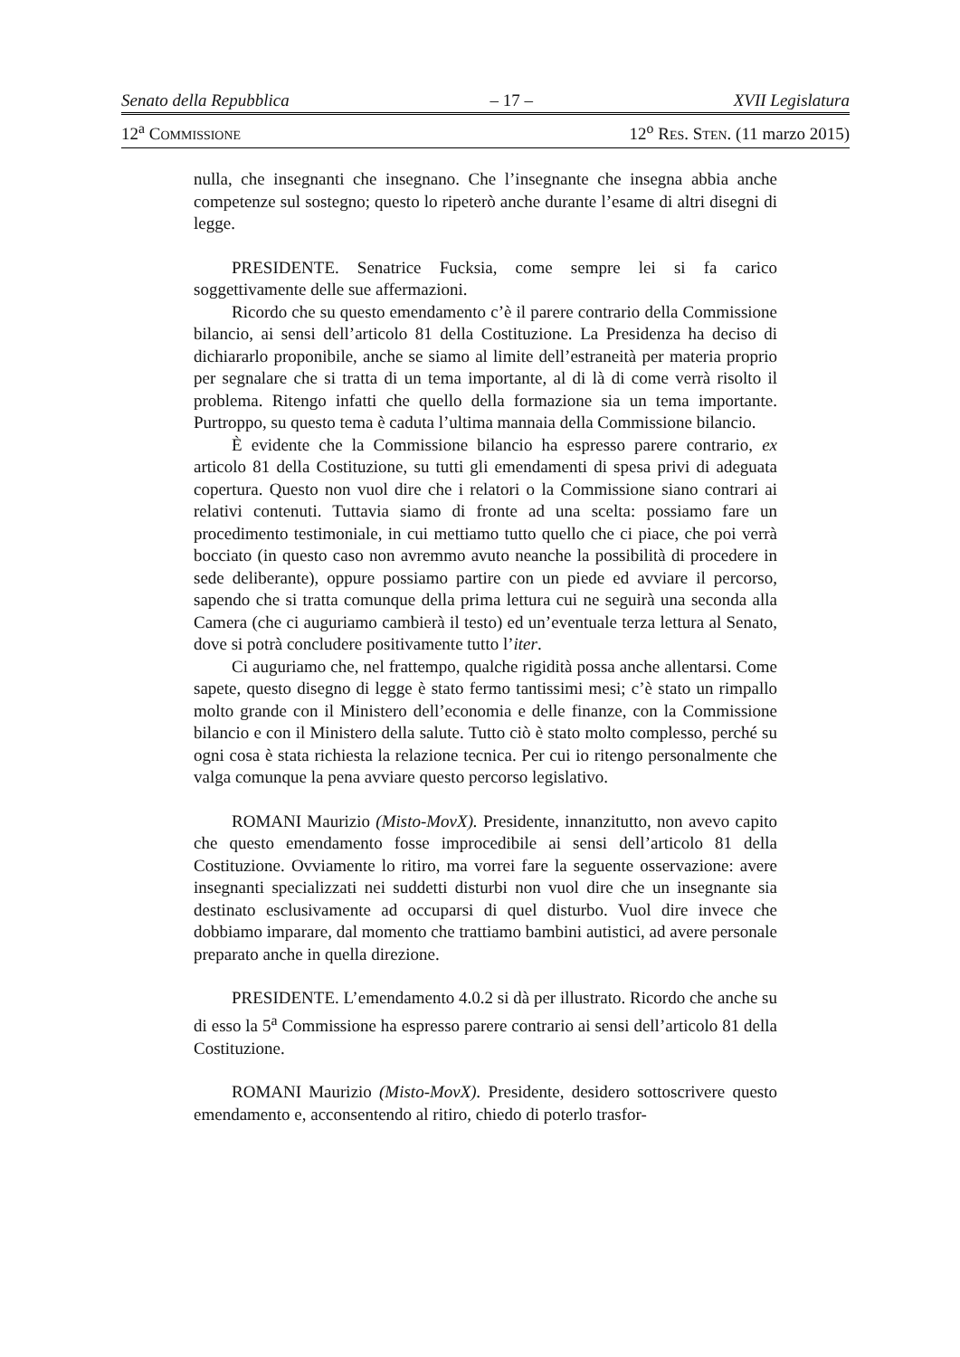Senato della Repubblica – 17 – XVII Legislatura
12<sup>a</sup> COMMISSIONE 12<sup>o</sup> RES. STEN. (11 marzo 2015)
nulla, che insegnanti che insegnano. Che l’insegnante che insegna abbia anche competenze sul sostegno; questo lo ripeterò anche durante l’esame di altri disegni di legge.
PRESIDENTE. Senatrice Fucksia, come sempre lei si fa carico soggettivamente delle sue affermazioni.
Ricordo che su questo emendamento c’è il parere contrario della Commissione bilancio, ai sensi dell’articolo 81 della Costituzione. La Presidenza ha deciso di dichiararlo proponibile, anche se siamo al limite dell’estraneità per materia proprio per segnalare che si tratta di un tema importante, al di là di come verrà risolto il problema. Ritengo infatti che quello della formazione sia un tema importante. Purtroppo, su questo tema è caduta l’ultima mannaia della Commissione bilancio.
È evidente che la Commissione bilancio ha espresso parere contrario, ex articolo 81 della Costituzione, su tutti gli emendamenti di spesa privi di adeguata copertura. Questo non vuol dire che i relatori o la Commissione siano contrari ai relativi contenuti. Tuttavia siamo di fronte ad una scelta: possiamo fare un procedimento testimoniale, in cui mettiamo tutto quello che ci piace, che poi verrà bocciato (in questo caso non avremmo avuto neanche la possibilità di procedere in sede deliberante), oppure possiamo partire con un piede ed avviare il percorso, sapendo che si tratta comunque della prima lettura cui ne seguirà una seconda alla Camera (che ci auguriamo cambierà il testo) ed un’eventuale terza lettura al Senato, dove si potrà concludere positivamente tutto l’iter.
Ci auguriamo che, nel frattempo, qualche rigidità possa anche allentarsi. Come sapete, questo disegno di legge è stato fermo tantissimi mesi; c’è stato un rimpallo molto grande con il Ministero dell’economia e delle finanze, con la Commissione bilancio e con il Ministero della salute. Tutto ciò è stato molto complesso, perché su ogni cosa è stata richiesta la relazione tecnica. Per cui io ritengo personalmente che valga comunque la pena avviare questo percorso legislativo.
ROMANI Maurizio (Misto-MovX). Presidente, innanzitutto, non avevo capito che questo emendamento fosse improcedibile ai sensi dell’articolo 81 della Costituzione. Ovviamente lo ritiro, ma vorrei fare la seguente osservazione: avere insegnanti specializzati nei suddetti disturbi non vuol dire che un insegnante sia destinato esclusivamente ad occuparsi di quel disturbo. Vuol dire invece che dobbiamo imparare, dal momento che trattiamo bambini autistici, ad avere personale preparato anche in quella direzione.
PRESIDENTE. L’emendamento 4.0.2 si dà per illustrato. Ricordo che anche su di esso la 5<sup>a</sup> Commissione ha espresso parere contrario ai sensi dell’articolo 81 della Costituzione.
ROMANI Maurizio (Misto-MovX). Presidente, desidero sottoscrivere questo emendamento e, acconsentendo al ritiro, chiedo di poterlo trasfor-